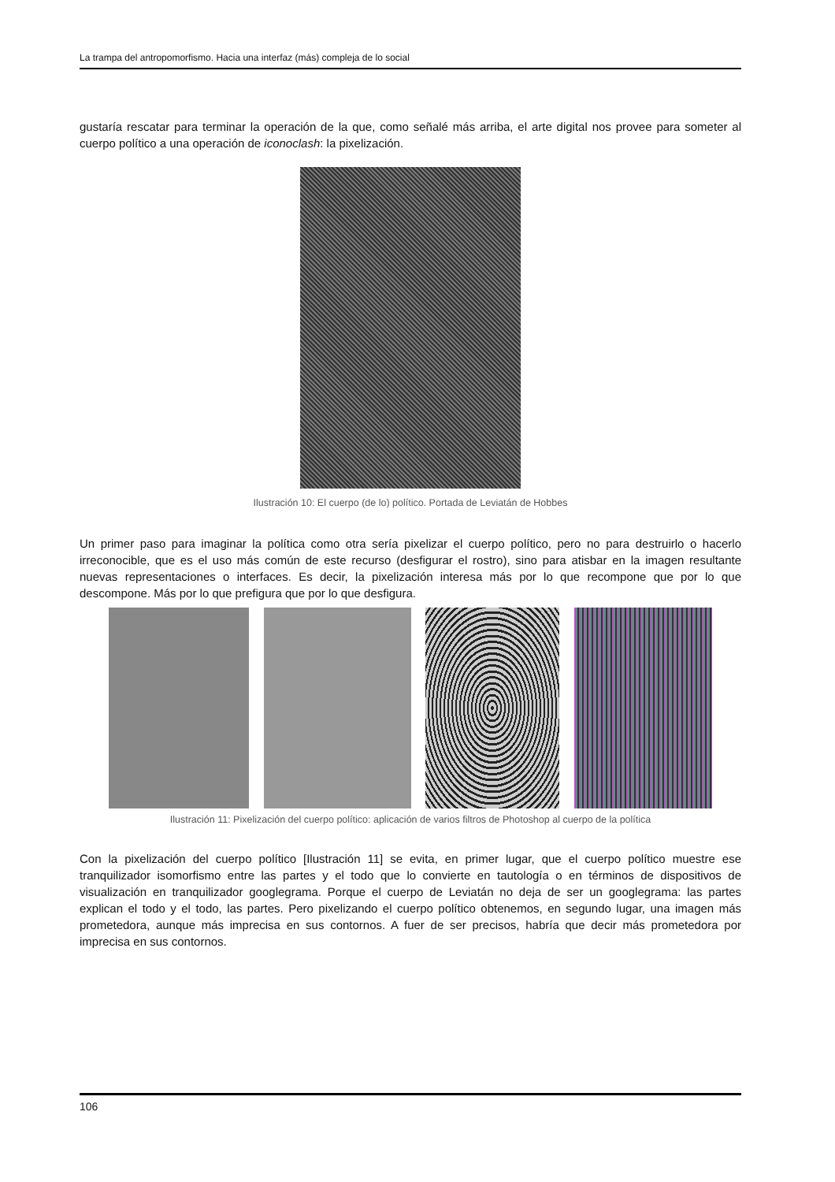La trampa del antropomorfismo. Hacia una interfaz (más) compleja de lo social
gustaría rescatar para terminar la operación de la que, como señalé más arriba, el arte digital nos provee para someter al cuerpo político a una operación de iconoclash: la pixelización.
Ilustración 10: El cuerpo (de lo) político. Portada de Leviatán de Hobbes
Un primer paso para imaginar la política como otra sería pixelizar el cuerpo político, pero no para destruirlo o hacerlo irreconocible, que es el uso más común de este recurso (desfigurar el rostro), sino para atisbar en la imagen resultante nuevas representaciones o interfaces. Es decir, la pixelización interesa más por lo que recompone que por lo que descompone. Más por lo que prefigura que por lo que desfigura.
Ilustración 11: Pixelización del cuerpo político: aplicación de varios filtros de Photoshop al cuerpo de la política
Con la pixelización del cuerpo político [Ilustración 11] se evita, en primer lugar, que el cuerpo político muestre ese tranquilizador isomorfismo entre las partes y el todo que lo convierte en tautología o en términos de dispositivos de visualización en tranquilizador googlegrama. Porque el cuerpo de Leviatán no deja de ser un googlegrama: las partes explican el todo y el todo, las partes. Pero pixelizando el cuerpo político obtenemos, en segundo lugar, una imagen más prometedora, aunque más imprecisa en sus contornos. A fuer de ser precisos, habría que decir más prometedora por imprecisa en sus contornos.
106